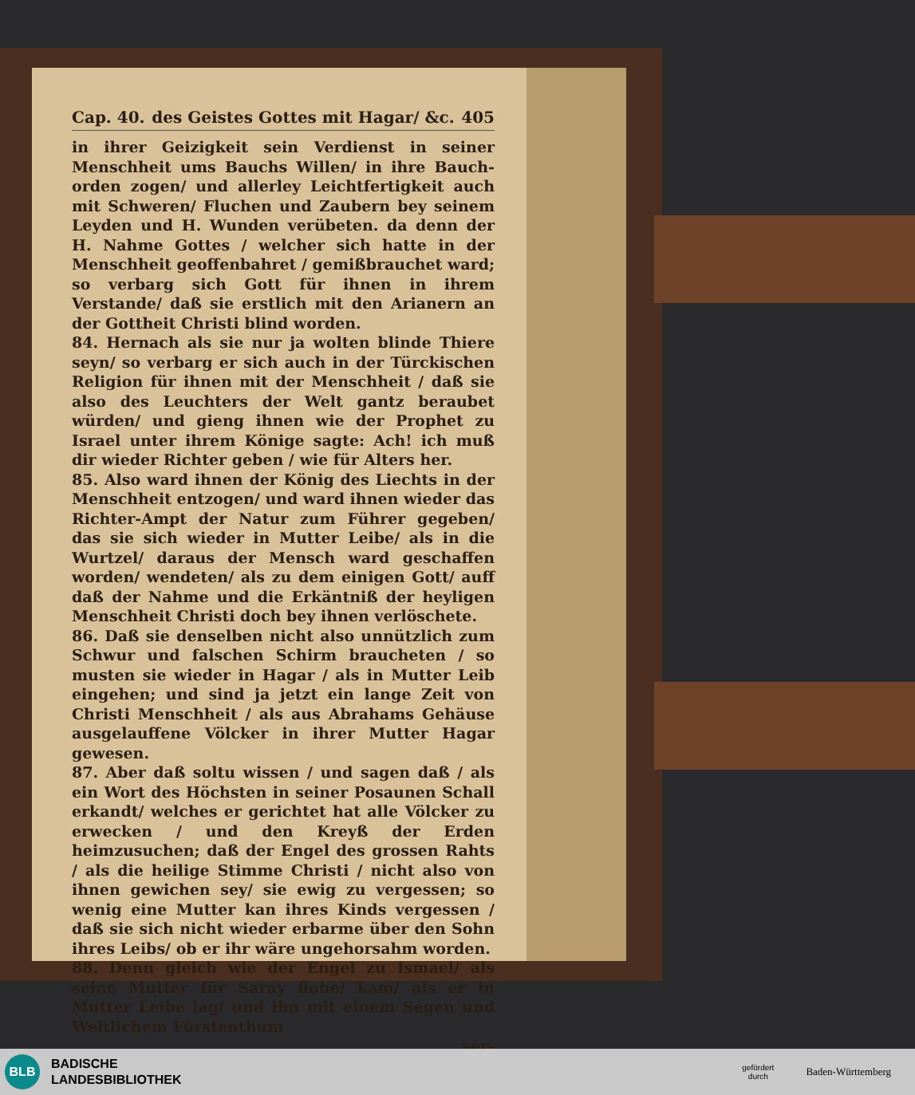Cap. 40. des Geistes Gottes mit Hagar/ &c. 405
in ihrer Geizigkeit sein Verdienst in seiner Menschheit ums Bauchs Willen/ in ihre Bauch-orden zogen/ und allerley Leichtfertigkeit auch mit Schweren/ Fluchen und Zaubern bey seinem Leyden und H. Wunden verübeten. da denn der H. Nahme Gottes / welcher sich hatte in der Menschheit geoffenbahret / gemißbrauchet ward; so verbarg sich Gott für ihnen in ihrem Verstande/ daß sie erstlich mit den Arianern an der Gottheit Christi blind worden.
84. Hernach als sie nur ja wolten blinde Thiere seyn/ so verbarg er sich auch in der Türckischen Religion für ihnen mit der Menschheit / daß sie also des Leuchters der Welt gantz beraubet würden/ und gieng ihnen wie der Prophet zu Israel unter ihrem Könige sagte: Ach! ich muß dir wieder Richter geben / wie für Alters her.
85. Also ward ihnen der König des Liechts in der Menschheit entzogen/ und ward ihnen wieder das Richter-Ampt der Natur zum Führer gegeben/ das sie sich wieder in Mutter Leibe/ als in die Wurtzel/ daraus der Mensch ward geschaffen worden/ wendeten/ als zu dem einigen Gott/ auff daß der Nahme und die Erkäntniß der heyligen Menschheit Christi doch bey ihnen verlöschete.
86. Daß sie denselben nicht also unnützlich zum Schwur und falschen Schirm braucheten / so musten sie wieder in Hagar / als in Mutter Leib eingehen; und sind ja jetzt ein lange Zeit von Christi Menschheit / als aus Abrahams Gehäuse ausgelauffene Völcker in ihrer Mutter Hagar gewesen.
87. Aber daß soltu wissen / und sagen daß / als ein Wort des Höchsten in seiner Posaunen Schall erkandt/ welches er gerichtet hat alle Völcker zu erwecken / und den Kreyß der Erden heimzusuchen; daß der Engel des grossen Rahts / als die heilige Stimme Christi / nicht also von ihnen gewichen sey/ sie ewig zu vergessen; so wenig eine Mutter kan ihres Kinds vergessen / daß sie sich nicht wieder erbarme über den Sohn ihres Leibs/ ob er ihr wäre ungehorsahm worden.
88. Denn gleich wie der Engel zu Ismael/ als seine Mutter für Saray flohe/ kam/ als er in Mutter Leibe lag/ und ihn mit einem Segen und Weltlichem Fürstenthum
ver-
BLB
BADISCHE
LANDESBIBLIOTHEK
gefördert
durch
Baden-Württemberg